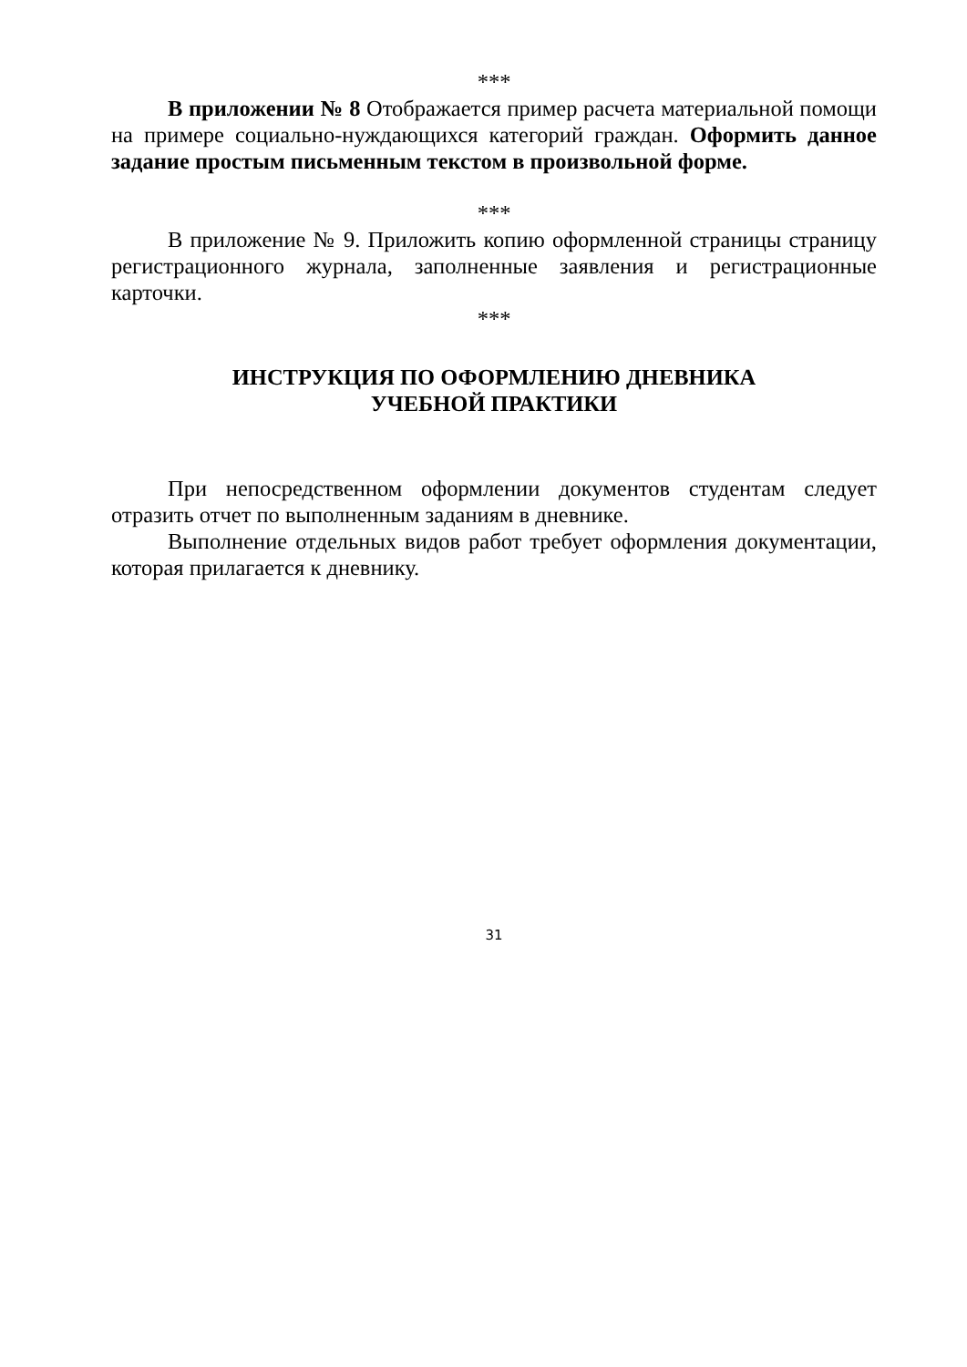***
В приложении № 8 Отображается пример расчета материальной помощи на примере социально-нуждающихся категорий граждан. Оформить данное задание простым письменным текстом в произвольной форме.
***
В приложение № 9. Приложить копию оформленной страницы страницу регистрационного журнала, заполненные заявления и регистрационные карточки.
***
ИНСТРУКЦИЯ ПО ОФОРМЛЕНИЮ ДНЕВНИКА
УЧЕБНОЙ ПРАКТИКИ
При непосредственном оформлении документов студентам следует отразить отчет по выполненным заданиям в дневнике.
Выполнение отдельных видов работ требует оформления документации, которая прилагается к дневнику.
31